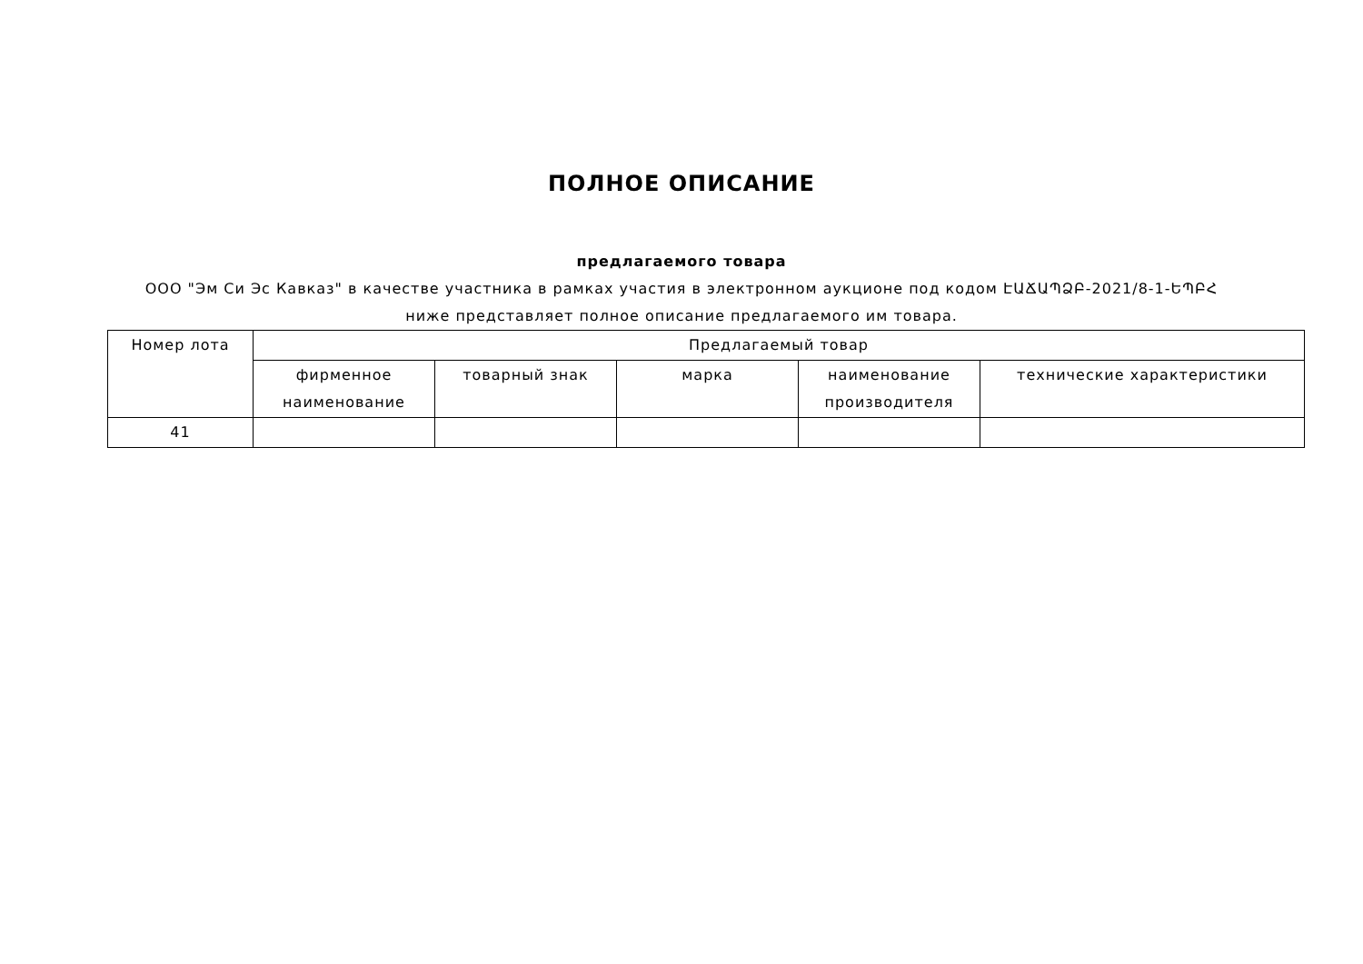ПОЛНОЕ ОПИСАНИЕ
предлагаемого товара
ООО "Эм Си Эс Кавказ" в качестве участника в рамках участия в электронном аукционе под кодом ԷԱՃԱՊՁԲ-2021/8-1-ԵՊԲՀ
ниже представляет полное описание предлагаемого им товара.
| Номер лота | Предлагаемый товар | | | | |
| --- | --- | --- | --- | --- | --- |
| | фирменное наименование | товарный знак | марка | наименование производителя | технические характеристики |
| 41 | | | | | |